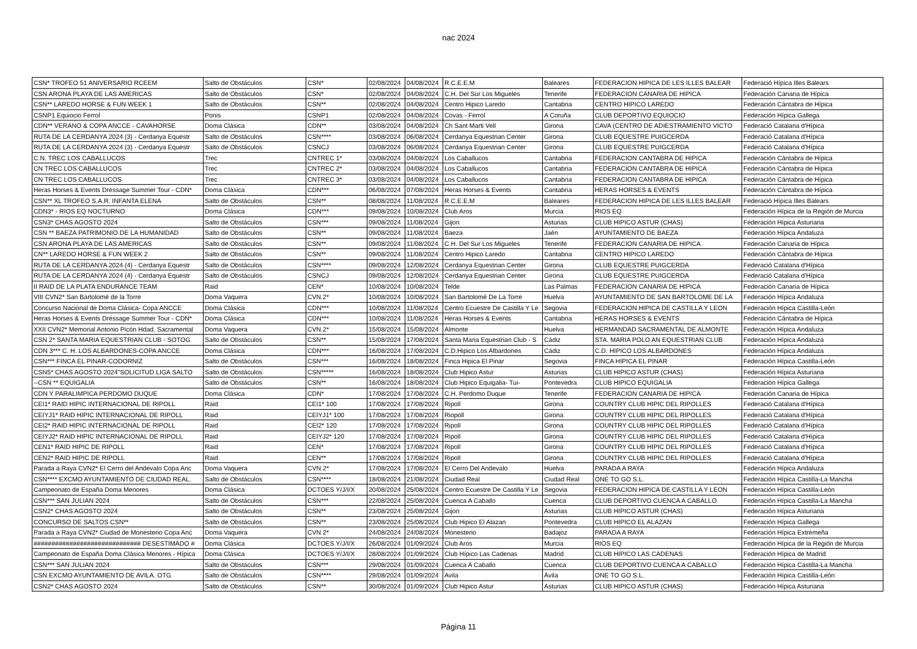nac 2024
| CSN* TROFEO 51 ANIVERSARIO RCEEM | Salto de Obstáculos | CSN* | 02/08/2024 | 04/08/2024 | R.C.E.E.M | Baleares | FEDERACION HIPICA DE LES ILLES BALEAR | Federació Hípica Illes Balears |
| CSN ARONA PLAYA DE LAS AMERICAS | Salto de Obstáculos | CSN* | 02/08/2024 | 04/08/2024 | C.H. Del Sur Los Migueles | Tenerife | FEDERACION CANARIA DE HIPICA | Federación Canaria de Hípica |
| CSN** LAREDO HORSE & FUN WEEK 1 | Salto de Obstáculos | CSN** | 02/08/2024 | 04/08/2024 | Centro Hipico Laredo | Cantabria | CENTRO HIPICO LAREDO | Federación Cántabra de Hípica |
| CSNP1 Equiocio Ferrol | Ponis | CSNP1 | 02/08/2024 | 04/08/2024 | Covas - Ferrol | A Coruña | CLUB DEPORTIVO EQUIOCIO | Federación Hípica Gallega |
| CDN** VERANO & COPA ANCCE - CAVAHORSE | Doma Clásica | CDN** | 03/08/2024 | 04/08/2024 | Ch Sant Marti Vell | Girona | CAVA (CENTRO DE ADIESTRAMIENTO VICTO | Federació Catalana d'Hípica |
| RUTA DE LA CERDANYA 2024 (3) - Cerdanya Equestr | Salto de Obstáculos | CSN**** | 03/08/2024 | 06/08/2024 | Cerdanya Equestrian Center | Girona | CLUB EQUESTRE PUIGCERDA | Federació Catalana d'Hípica |
| RUTA DE LA CERDANYA 2024 (3) - Cerdanya Equestr | Salto de Obstáculos | CSNCJ | 03/08/2024 | 06/08/2024 | Cerdanya Equestrian Center | Girona | CLUB EQUESTRE PUIGCERDA | Federació Catalana d'Hípica |
| C.N. TREC LOS CABALLUCOS | Trec | CNTREC 1* | 03/08/2024 | 04/08/2024 | Los Caballucos | Cantabria | FEDERACION CANTABRA DE HIPICA | Federación Cántabra de Hípica |
| CN TREC LOS CABALLUCOS | Trec | CNTREC 2* | 03/08/2024 | 04/08/2024 | Los Caballucos | Cantabria | FEDERACION CANTABRA DE HIPICA | Federación Cántabra de Hípica |
| CN TREC LOS CABALLUCOS | Trec | CNTREC 3* | 03/08/2024 | 04/08/2024 | Los Caballucos | Cantabria | FEDERACION CANTABRA DE HIPICA | Federación Cántabra de Hípica |
| Heras Horses & Events Dressage Summer Tour - CDN* | Doma Clásica | CDN*** | 06/08/2024 | 07/08/2024 | Heras Horses & Events | Cantabria | HERAS HORSES & EVENTS | Federación Cántabra de Hípica |
| CSN** XL TROFEO S.A.R. INFANTA ELENA | Salto de Obstáculos | CSN** | 08/08/2024 | 11/08/2024 | R.C.E.E.M | Baleares | FEDERACION HIPICA DE LES ILLES BALEAR | Federació Hípica Illes Balears |
| CDN3* - RIOS EQ NOCTURNO | Doma Clásica | CDN*** | 09/08/2024 | 10/08/2024 | Club Aros | Murcia | RIOS EQ | Federación Hípica de la Región de Murcia |
| CSN3* CHAS AGOSTO 2024 | Salto de Obstáculos | CSN*** | 09/08/2024 | 11/08/2024 | Gijon | Asturias | CLUB HIPICO ASTUR (CHAS) | Federación Hípica Asturiana |
| CSN ** BAEZA PATRIMONIO DE LA HUMANIDAD | Salto de Obstáculos | CSN** | 09/08/2024 | 11/08/2024 | Baeza | Jaén | AYUNTAMIENTO DE BAEZA | Federación Hípica Andaluza |
| CSN ARONA PLAYA DE LAS AMERICAS | Salto de Obstáculos | CSN** | 09/08/2024 | 11/08/2024 | C.H. Del Sur Los Migueles | Tenerife | FEDERACION CANARIA DE HIPICA | Federación Canaria de Hípica |
| CN** LAREDO HORSE & FUN WEEK 2 | Salto de Obstáculos | CSN** | 09/08/2024 | 11/08/2024 | Centro Hipico Laredo | Cantabria | CENTRO HIPICO LAREDO | Federación Cántabra de Hípica |
| RUTA DE LA CERDANYA 2024 (4) - Cerdanya Equestr | Salto de Obstáculos | CSN**** | 09/08/2024 | 12/08/2024 | Cerdanya Equestrian Center | Girona | CLUB EQUESTRE PUIGCERDA | Federació Catalana d'Hípica |
| RUTA DE LA CERDANYA 2024 (4) - Cerdanya Equestr | Salto de Obstáculos | CSNCJ | 09/08/2024 | 12/08/2024 | Cerdanya Equestrian Center | Girona | CLUB EQUESTRE PUIGCERDA | Federació Catalana d'Hípica |
| II RAID DE LA PLATA ENDURANCE TEAM | Raid | CEN* | 10/08/2024 | 10/08/2024 | Telde | Las Palmas | FEDERACION CANARIA DE HIPICA | Federación Canaria de Hípica |
| VIII CVN2* San Bartolomé de la Torre | Doma Vaquera | CVN 2* | 10/08/2024 | 10/08/2024 | San Bartolomé De La Torre | Huelva | AYUNTAMIENTO DE SAN BARTOLOME DE LA | Federación Hípica Andaluza |
| Concurso Nacional de Doma Clásica- Copa ANCCE | Doma Clásica | CDN*** | 10/08/2024 | 11/08/2024 | Centro Ecuestre De Castilla Y Le | Segovia | FEDERACION HIPICA DE CASTILLA Y LEON | Federación Hípica Castilla-León |
| Heras Horses & Events Dressage Summer Tour - CDN* | Doma Clásica | CDN*** | 10/08/2024 | 11/08/2024 | Heras Horses & Events | Cantabria | HERAS HORSES & EVENTS | Federación Cántabra de Hípica |
| XXII CVN2* Memorial Antonio Picón Hdad. Sacramental | Doma Vaquera | CVN 2* | 15/08/2024 | 15/08/2024 | Almonte | Huelva | HERMANDAD SACRAMENTAL DE ALMONTE | Federación Hípica Andaluza |
| CSN 2* SANTA MARIA EQUESTRIAN CLUB - SOTOG | Salto de Obstáculos | CSN** | 15/08/2024 | 17/08/2024 | Santa Maria Equestrian Club - S | Cádiz | STA. MARIA POLO AN EQUESTRIAN CLUB | Federación Hípica Andaluza |
| CDN 3*** C. H. LOS ALBARDONES-COPA ANCCE | Doma Clásica | CDN*** | 16/08/2024 | 17/08/2024 | C.D.Hipico Los Albardones | Cádiz | C.D. HIPICO LOS ALBARDONES | Federación Hípica Andaluza |
| CSN*** FINCA EL PINAR-CODORNIZ | Salto de Obstáculos | CSN*** | 16/08/2024 | 18/08/2024 | Finca Hipica El Pinar | Segovia | FINCA HIPICA EL PINAR | Federación Hípica Castilla-León |
| CSN5* CHAS AGOSTO 2024"SOLICITUD LIGA SALTO | Salto de Obstáculos | CSN***** | 16/08/2024 | 18/08/2024 | Club Hipico Astur | Asturias | CLUB HIPICO ASTUR (CHAS) | Federación Hípica Asturiana |
| --CSN ** EQUIGALIA | Salto de Obstáculos | CSN** | 16/08/2024 | 18/08/2024 | Club Hipico Equigalia- Tui- | Pontevedra | CLUB HIPICO EQUIGALIA | Federación Hípica Gallega |
| CDN Y PARALIMPICA PERDOMO DUQUE | Doma Clásica | CDN* | 17/08/2024 | 17/08/2024 | C.H. Perdomo Duque | Tenerife | FEDERACION CANARIA DE HIPICA | Federación Canaria de Hípica |
| CEI1* RAID HIPIC INTERNACIONAL DE RIPOLL | Raid | CEI1* 100 | 17/08/2024 | 17/08/2024 | Ripoll | Girona | COUNTRY CLUB HIPIC DEL RIPOLLES | Federació Catalana d'Hípica |
| CEIYJ1* RAID HIPIC INTERNACIONAL DE RIPOLL | Raid | CEIYJ1* 100 | 17/08/2024 | 17/08/2024 | Riopoll | Girona | COUNTRY CLUB HIPIC DEL RIPOLLES | Federació Catalana d'Hípica |
| CEI2* RAID HIPIC INTERNACIONAL DE RIPOLL | Raid | CEI2* 120 | 17/08/2024 | 17/08/2024 | Ripoll | Girona | COUNTRY CLUB HIPIC DEL RIPOLLES | Federació Catalana d'Hípica |
| CEIYJ2* RAID HIPIC INTERNACIONAL DE RIPOLL | Raid | CEIYJ2* 120 | 17/08/2024 | 17/08/2024 | Ripoll | Girona | COUNTRY CLUB HIPIC DEL RIPOLLES | Federació Catalana d'Hípica |
| CEN1* RAID HIPIC DE RIPOLL | Raid | CEN* | 17/08/2024 | 17/08/2024 | Ripoll | Girona | COUNTRY CLUB HIPIC DEL RIPOLLES | Federació Catalana d'Hípica |
| CEN2* RAID HIPIC DE RIPOLL | Raid | CEN** | 17/08/2024 | 17/08/2024 | Ripoll | Girona | COUNTRY CLUB HIPIC DEL RIPOLLES | Federació Catalana d'Hípica |
| Parada a Raya CVN2* El Cerro del Andevalo Copa Anc | Doma Vaquera | CVN 2* | 17/08/2024 | 17/08/2024 | El Cerro Del Andevalo | Huelva | PARADA A RAYA | Federación Hípica Andaluza |
| CSN**** EXCMO AYUNTAMIENTO DE CIUDAD REAL. | Salto de Obstáculos | CSN**** | 18/08/2024 | 21/08/2024 | Ciudad Real | Ciudad Real | ONE TO GO S.L. | Federación Hípica Castilla-La Mancha |
| Campeonato de España Doma Menores | Doma Clásica | DCTOES Y/J/I/X | 20/08/2024 | 25/08/2024 | Centro Ecuestre De Castilla Y Le | Segovia | FEDERACION HIPICA DE CASTILLA Y LEON | Federación Hípica Castilla-León |
| CSN*** SAN JULIAN 2024 | Salto de Obstáculos | CSN*** | 22/08/2024 | 25/08/2024 | Cuenca A Caballo | Cuenca | CLUB DEPORTIVO CUENCA A CABALLO | Federación Hípica Castilla-La Mancha |
| CSN2* CHAS AGOSTO 2024 | Salto de Obstáculos | CSN** | 23/08/2024 | 25/08/2024 | Gijon | Asturias | CLUB HIPICO ASTUR (CHAS) | Federación Hípica Asturiana |
| CONCURSO DE SALTOS CSN** | Salto de Obstáculos | CSN** | 23/08/2024 | 25/08/2024 | Club Hipico El Alazan | Pontevedra | CLUB HIPICO EL ALAZAN | Federación Hípica Gallega |
| Parada a Raya CVN2* Ciudad de Monesterio Copa Anc | Doma Vaquera | CVN 2* | 24/08/2024 | 24/08/2024 | Monesterio | Badajoz | PARADA A RAYA | Federación Hípica Extremeña |
| ############################## DESESTIMADO # | Doma Clásica | DCTOES Y/J/I/X | 26/08/2024 | 01/09/2024 | Club Aros | Murcia | RIOS EQ | Federación Hípica de la Región de Murcia |
| Campeonato de España Doma Clásica Menores - Hípica | Doma Clásica | DCTOES Y/J/I/X | 28/08/2024 | 01/09/2024 | Club Hípico Las Cadenas | Madrid | CLUB HIPICO LAS CADENAS | Federación Hípica de Madrid |
| CSN*** SAN JULIAN 2024 | Salto de Obstáculos | CSN*** | 29/08/2024 | 01/09/2024 | Cuenca A Caballo | Cuenca | CLUB DEPORTIVO CUENCA A CABALLO | Federación Hípica Castilla-La Mancha |
| CSN EXCMO AYUNTAMIENTO DE AVILA. OTG | Salto de Obstáculos | CSN**** | 29/08/2024 | 01/09/2024 | Avila | Ávila | ONE TO GO S.L. | Federación Hípica Castilla-León |
| CSN2* CHAS AGOSTO 2024 | Salto de Obstáculos | CSN** | 30/08/2024 | 01/09/2024 | Club Hipico Astur | Asturias | CLUB HIPICO ASTUR (CHAS) | Federación Hípica Asturiana |
Página 11